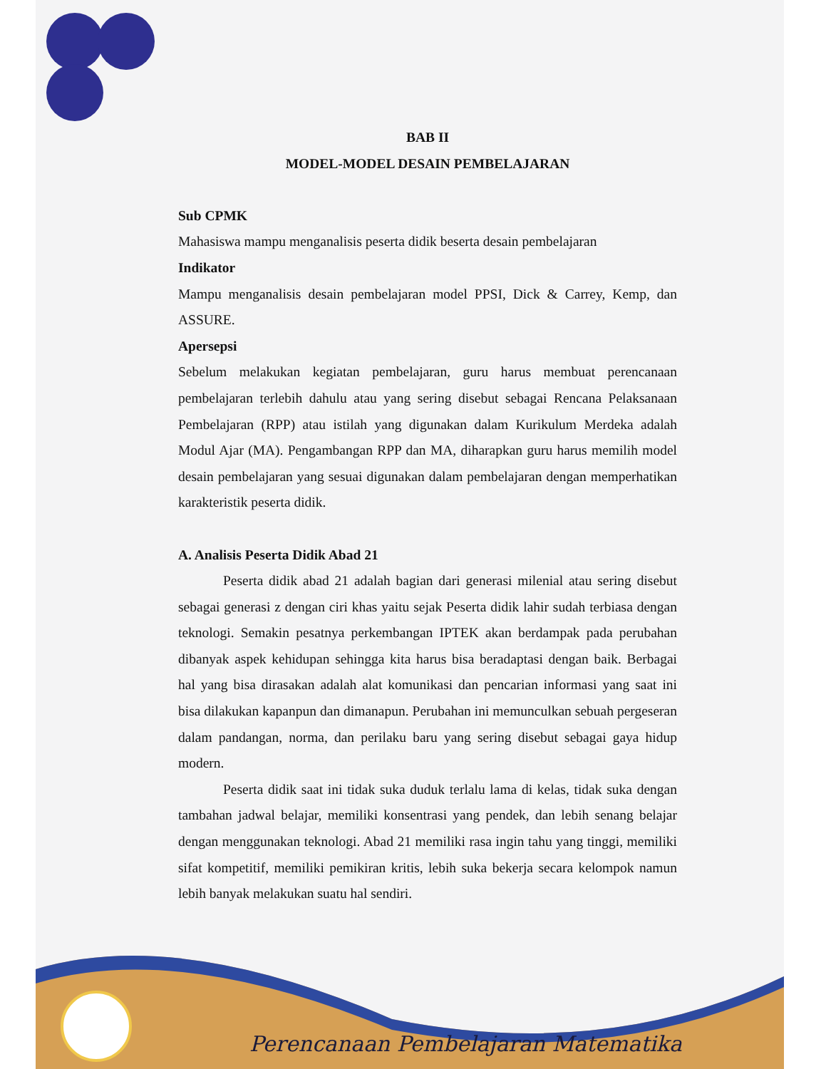BAB II
MODEL-MODEL DESAIN PEMBELAJARAN
Sub CPMK
Mahasiswa mampu menganalisis peserta didik beserta desain pembelajaran
Indikator
Mampu menganalisis desain pembelajaran model PPSI, Dick & Carrey, Kemp, dan ASSURE.
Apersepsi
Sebelum melakukan kegiatan pembelajaran, guru harus membuat perencanaan pembelajaran terlebih dahulu atau yang sering disebut sebagai Rencana Pelaksanaan Pembelajaran (RPP) atau istilah yang digunakan dalam Kurikulum Merdeka adalah Modul Ajar (MA). Pengambangan RPP dan MA, diharapkan guru harus memilih model desain pembelajaran yang sesuai digunakan dalam pembelajaran dengan memperhatikan karakteristik peserta didik.
A. Analisis Peserta Didik Abad 21
Peserta didik abad 21 adalah bagian dari generasi milenial atau sering disebut sebagai generasi z dengan ciri khas yaitu sejak Peserta didik lahir sudah terbiasa dengan teknologi. Semakin pesatnya perkembangan IPTEK akan berdampak pada perubahan dibanyak aspek kehidupan sehingga kita harus bisa beradaptasi dengan baik. Berbagai hal yang bisa dirasakan adalah alat komunikasi dan pencarian informasi yang saat ini bisa dilakukan kapanpun dan dimanapun. Perubahan ini memunculkan sebuah pergeseran dalam pandangan, norma, dan perilaku baru yang sering disebut sebagai gaya hidup modern.
Peserta didik saat ini tidak suka duduk terlalu lama di kelas, tidak suka dengan tambahan jadwal belajar, memiliki konsentrasi yang pendek, dan lebih senang belajar dengan menggunakan teknologi. Abad 21 memiliki rasa ingin tahu yang tinggi, memiliki sifat kompetitif, memiliki pemikiran kritis, lebih suka bekerja secara kelompok namun lebih banyak melakukan suatu hal sendiri.
Perencanaan Pembelajaran Matematika